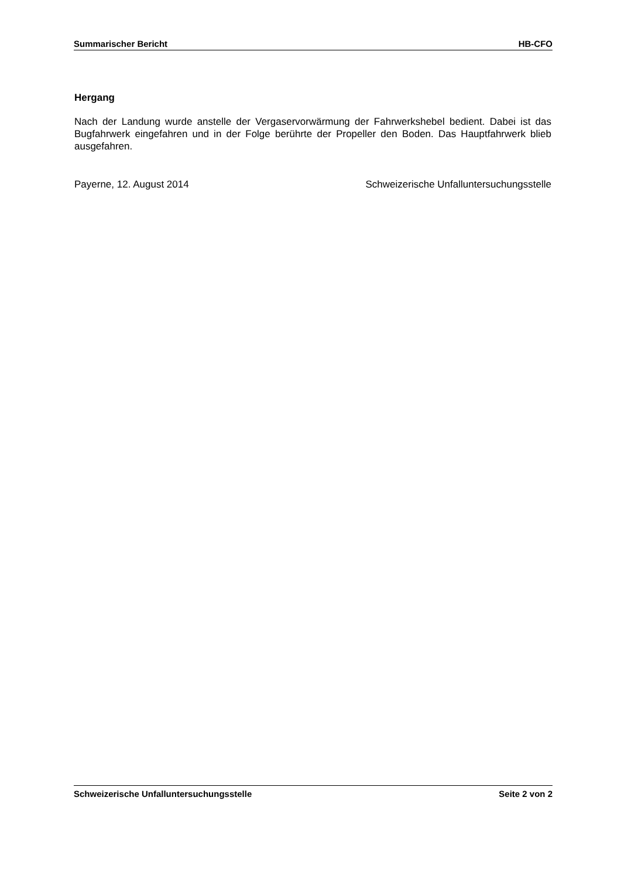Summarischer Bericht HB-CFO
Hergang
Nach der Landung wurde anstelle der Vergaservorwärmung der Fahrwerkshebel bedient. Dabei ist das Bugfahrwerk eingefahren und in der Folge berührte der Propeller den Boden. Das Hauptfahrwerk blieb ausgefahren.
Payerne, 12. August 2014 Schweizerische Unfalluntersuchungsstelle
Schweizerische Unfalluntersuchungsstelle Seite 2 von 2